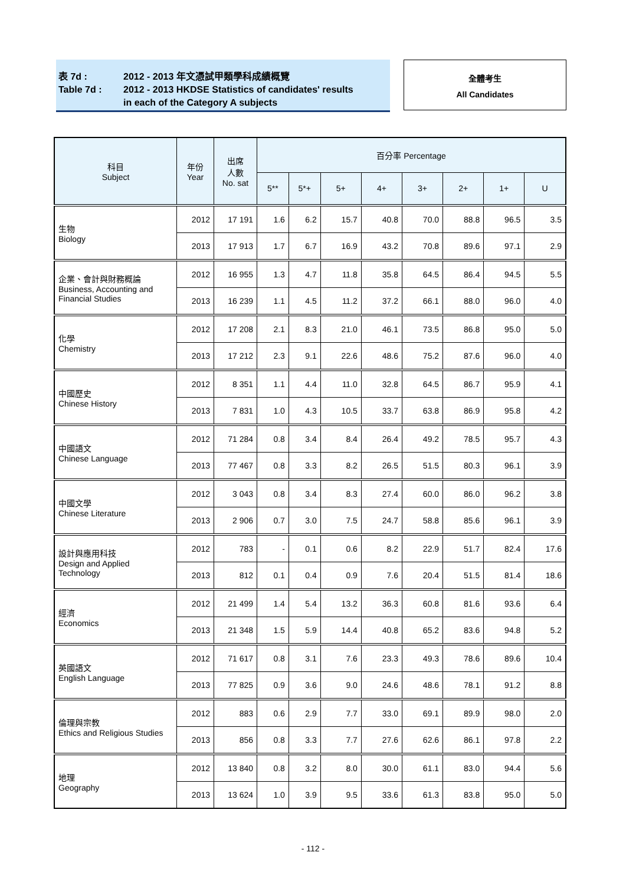表 7d : 2012 - 2013 年文憑試甲類學科成績概覽
Table 7d : 2012 - 2013 HKDSE Statistics of candidates' results
in each of the Category A subjects
全體考生
All Candidates
| 科目 Subject | 年份 Year | 出席 人數 No. sat | 百分率 Percentage | | | | | | | |
| --- | --- | --- | --- | --- | --- | --- | --- | --- | --- | --- |
| | | | 5** | 5*+ | 5+ | 4+ | 3+ | 2+ | 1+ | U |
| 生物 Biology | 2012 | 17 191 | 1.6 | 6.2 | 15.7 | 40.8 | 70.0 | 88.8 | 96.5 | 3.5 |
| | 2013 | 17 913 | 1.7 | 6.7 | 16.9 | 43.2 | 70.8 | 89.6 | 97.1 | 2.9 |
| 企業、會計與財務概論 Business, Accounting and Financial Studies | 2012 | 16 955 | 1.3 | 4.7 | 11.8 | 35.8 | 64.5 | 86.4 | 94.5 | 5.5 |
| | 2013 | 16 239 | 1.1 | 4.5 | 11.2 | 37.2 | 66.1 | 88.0 | 96.0 | 4.0 |
| 化學 Chemistry | 2012 | 17 208 | 2.1 | 8.3 | 21.0 | 46.1 | 73.5 | 86.8 | 95.0 | 5.0 |
| | 2013 | 17 212 | 2.3 | 9.1 | 22.6 | 48.6 | 75.2 | 87.6 | 96.0 | 4.0 |
| 中國歷史 Chinese History | 2012 | 8 351 | 1.1 | 4.4 | 11.0 | 32.8 | 64.5 | 86.7 | 95.9 | 4.1 |
| | 2013 | 7 831 | 1.0 | 4.3 | 10.5 | 33.7 | 63.8 | 86.9 | 95.8 | 4.2 |
| 中國語文 Chinese Language | 2012 | 71 284 | 0.8 | 3.4 | 8.4 | 26.4 | 49.2 | 78.5 | 95.7 | 4.3 |
| | 2013 | 77 467 | 0.8 | 3.3 | 8.2 | 26.5 | 51.5 | 80.3 | 96.1 | 3.9 |
| 中國文學 Chinese Literature | 2012 | 3 043 | 0.8 | 3.4 | 8.3 | 27.4 | 60.0 | 86.0 | 96.2 | 3.8 |
| | 2013 | 2 906 | 0.7 | 3.0 | 7.5 | 24.7 | 58.8 | 85.6 | 96.1 | 3.9 |
| 設計與應用科技 Design and Applied Technology | 2012 | 783 | - | 0.1 | 0.6 | 8.2 | 22.9 | 51.7 | 82.4 | 17.6 |
| | 2013 | 812 | 0.1 | 0.4 | 0.9 | 7.6 | 20.4 | 51.5 | 81.4 | 18.6 |
| 經濟 Economics | 2012 | 21 499 | 1.4 | 5.4 | 13.2 | 36.3 | 60.8 | 81.6 | 93.6 | 6.4 |
| | 2013 | 21 348 | 1.5 | 5.9 | 14.4 | 40.8 | 65.2 | 83.6 | 94.8 | 5.2 |
| 英國語文 English Language | 2012 | 71 617 | 0.8 | 3.1 | 7.6 | 23.3 | 49.3 | 78.6 | 89.6 | 10.4 |
| | 2013 | 77 825 | 0.9 | 3.6 | 9.0 | 24.6 | 48.6 | 78.1 | 91.2 | 8.8 |
| 倫理與宗教 Ethics and Religious Studies | 2012 | 883 | 0.6 | 2.9 | 7.7 | 33.0 | 69.1 | 89.9 | 98.0 | 2.0 |
| | 2013 | 856 | 0.8 | 3.3 | 7.7 | 27.6 | 62.6 | 86.1 | 97.8 | 2.2 |
| 地理 Geography | 2012 | 13 840 | 0.8 | 3.2 | 8.0 | 30.0 | 61.1 | 83.0 | 94.4 | 5.6 |
| | 2013 | 13 624 | 1.0 | 3.9 | 9.5 | 33.6 | 61.3 | 83.8 | 95.0 | 5.0 |
- 112 -